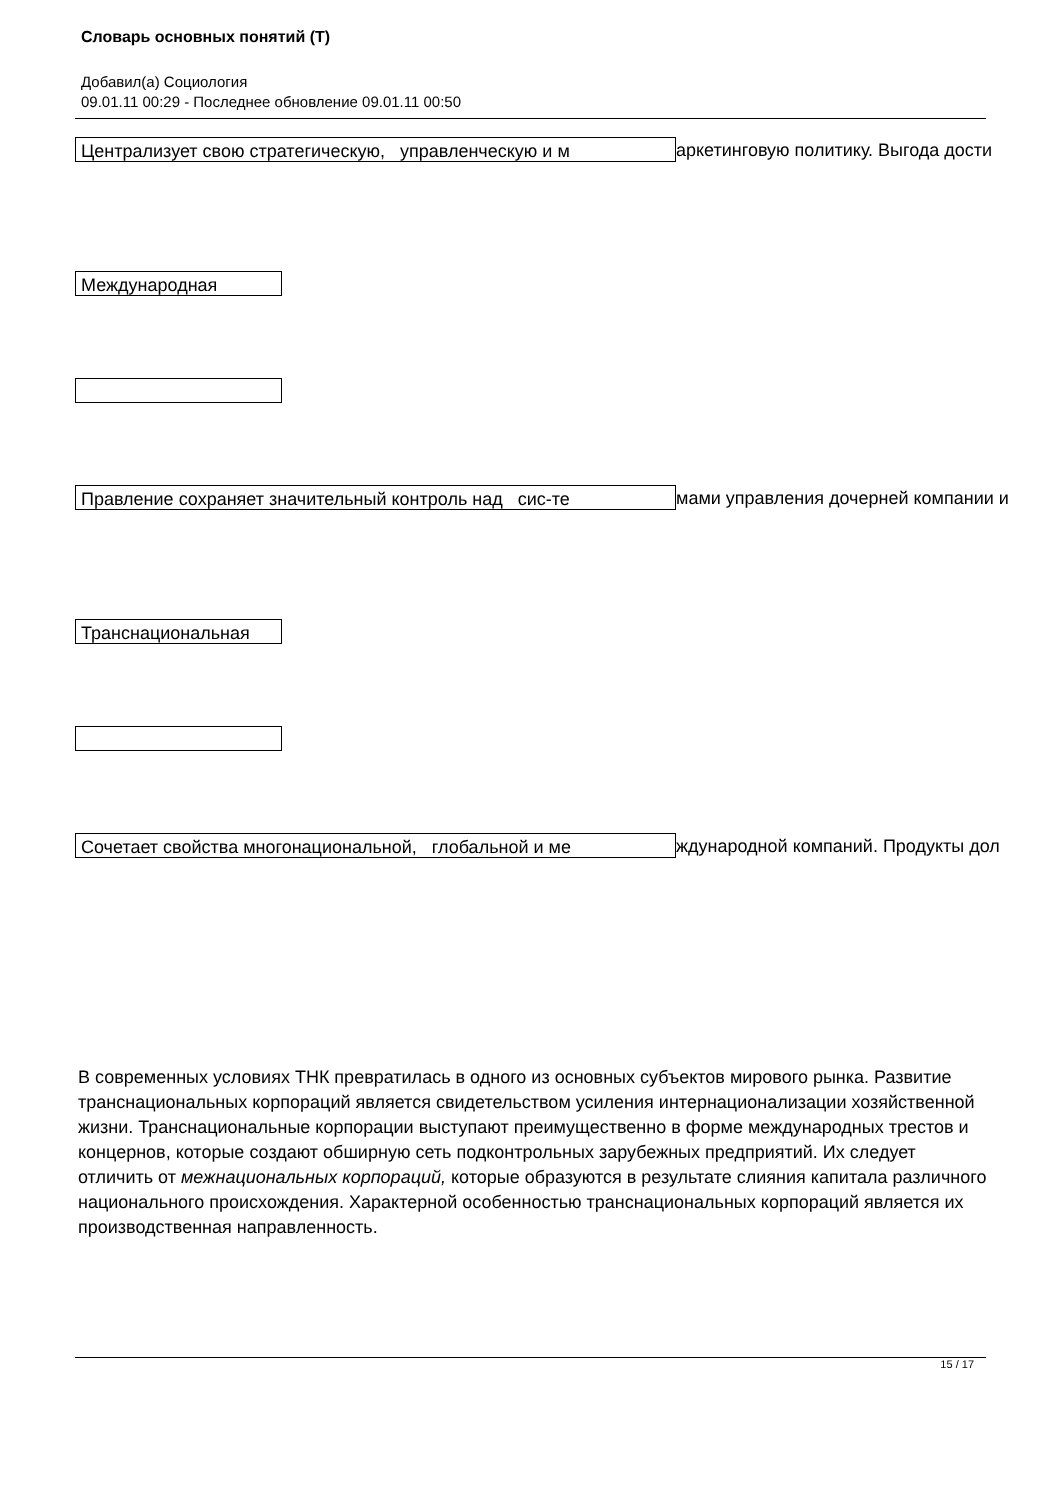Словарь основных понятий (Т)
Добавил(а) Социология
09.01.11 00:29 - Последнее обновление 09.01.11 00:50
Централизует свою стратегическую, управленческую и м аркетинговую политику. Выгода дости
Международная
Правление сохраняет значительный контроль над сис-те мами управления дочерней компании и
Транснациональная
Сочетает свойства многонациональной, глобальной и ме ждународной компаний. Продукты дол
В современных условиях ТНК превратилась в одного из основных субъектов мирового рынка. Развитие транснациональных корпораций является свидетельством усиления интернационализации хозяйственной жизни. Транснациональные корпорации выступают преимущественно в форме международных трестов и концернов, которые создают обширную сеть подконтрольных зарубежных предприятий. Их следует отличить от межнациональных корпораций, которые образуются в результате слияния капитала различного национального происхождения. Характерной особенностью транснациональных корпораций является их производственная направленность.
15 / 17